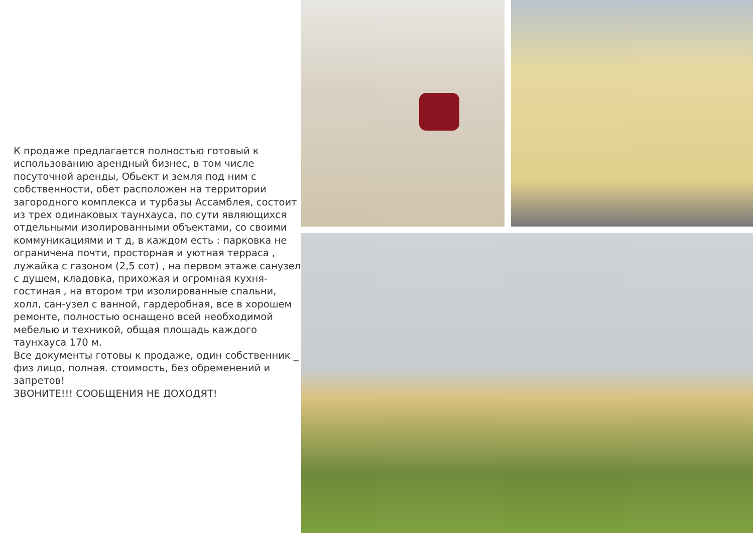К продаже предлагается полностью готовый к использованию арендный бизнес, в том числе посуточной аренды, Обьект и земля под ним с собственности, обет расположен на территории загородного комплекса и турбазы Ассамблея, состоит из трех одинаковых таунхауса, по сути являющихся отдельными изолированными объектами, со своими коммуникациями и т д, в каждом есть : парковка не ограничена почти, просторная и уютная терраса , лужайка с газоном (2,5 сот) , на первом этаже санузел с душем, кладовка, прихожая и огромная кухня-гостиная , на втором три изолированные спальни, холл, сан-узел с ванной, гардеробная, все в хорошем ремонте, полностью оснащено всей необходимой мебелью и техникой, общая площадь каждого таунхауса 170 м.
Все документы готовы к продаже, один собственник _ физ лицо, полная. стоимость, без обременений и запретов!
ЗВОНИТЕ!!! СООБЩЕНИЯ НЕ ДОХОДЯТ!